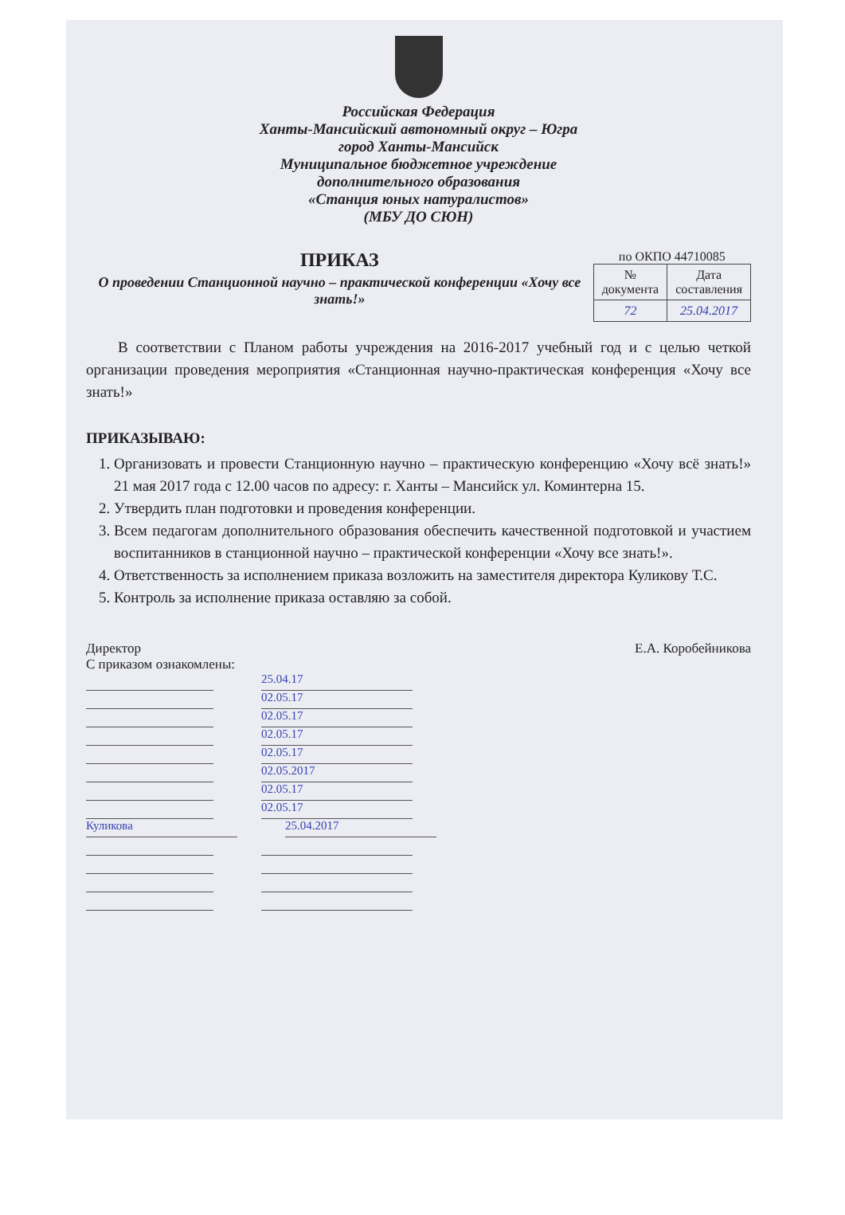Российская Федерация
Ханты-Мансийский автономный округ – Югра
город Ханты-Мансийск
Муниципальное бюджетное учреждение
дополнительного образования
«Станция юных натуралистов»
(МБУ ДО СЮН)
ПРИКАЗ
О проведении Станционной научно – практической конференции «Хочу все знать!»
по ОКПО 44710085
| № документа | Дата составления |
| --- | --- |
| 72 | 25.04.2017 |
В соответствии с Планом работы учреждения на 2016-2017 учебный год и с целью четкой организации проведения мероприятия «Станционная научно-практическая конференция «Хочу все знать!»
ПРИКАЗЫВАЮ:
1. Организовать и провести Станционную научно – практическую конференцию «Хочу всё знать!» 21 мая 2017 года с 12.00 часов по адресу: г. Ханты – Мансийск ул. Коминтерна 15.
2. Утвердить план подготовки и проведения конференции.
3. Всем педагогам дополнительного образования обеспечить качественной подготовкой и участием воспитанников в станционной научно – практической конференции «Хочу все знать!».
4. Ответственность за исполнением приказа возложить на заместителя директора Куликову Т.С.
5. Контроль за исполнение приказа оставляю за собой.
Директор Е.А. Коробейникова
С приказом ознакомлены:
25.04.17
02.05.17
02.05.17
02.05.17
02.05.17
02.05.2017
02.05.17
02.05.17
Куликова 25.04.2017